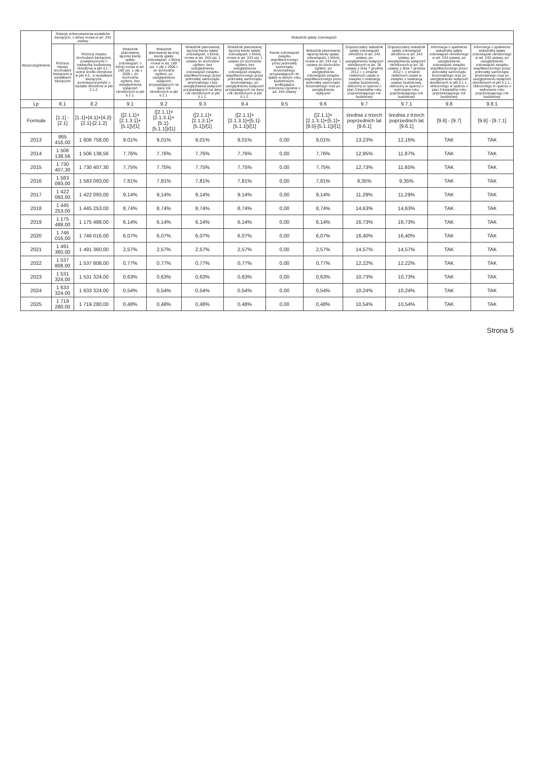| Wyszczególnienie | Relacja zrównoważenia wydatków bieżących, o której mowa w art. 242 ustawy | | Wskaźnik spłaty zobowiązań | | | | | | | | | |
| --- | --- | --- | --- | --- | --- | --- | --- | --- | --- | --- | --- | --- |
| | Różnica między dochodami bieżącymi a wydatkami bieżącymi | Różnica między dochodami bieżącymi, powiększonymi o nadwyżkę budżetową określoną w pkt 4.1. i wolne środki określone w pkt 4.2., a wydatkami bieżącymi, pomniejszonymi(6) o wydatki określone w pkt 2.1.2. | Wskaźnik planowanej łącznej kwoty spłaty zobowiązań, o której mowa w art. 169 ust. 1 ufp z 2005 r. do dochodów ogółem, bez uwzględnienia wyłączeń określonych w pkt 5.1.1. | Wskaźnik planowanej łącznej kwoty spłaty zobowiązań, o której mowa w art. 169 ust. 1 ufp z 2005 r. do dochodów ogółem, po uwzględnieniu wyłączeń przypadających na dany rok określonych w pkt 5.1.1. | Wskaźnik planowanej łącznej kwoty spłaty zobowiązań, o której mowa w art. 243 ust. 1 ustawy do dochodów ogółem, bez uwzględnienia zobowiązań związku współtworzonego przez jednostkę samorządu terytorialnego i bez uwzględniania wyłączeń przypadających na dany rok określonych w pkt 5.1.1. | Wskaźnik planowanej łącznej kwoty spłaty zobowiązań, o której mowa w art. 243 ust. 1 ustawy do dochodów ogółem, bez uwzględnienia zobowiązań związku współtworzonego przez jednostkę samorządu terytorialnego, po uwzględnieniu wyłączeń przypadających na dany rok określonych w pkt 5.1.1. | Kwota zobowiązań związku współtworzonego przez jednostkę samorządu terytorialnego przypadających do spłaty w danym roku budżetowym, podlegająca doliczeniu zgodnie z art. 244 ustawy | Wskaźnik planowanej łącznej kwoty spłaty zobowiązań, o której mowa w art. 243 ust. 1 ustawy do dochodów ogółem, po uwzględnieniu zobowiązań związku współtworzonego przez jednostkę samorządu terytorialnego oraz po uwzględnieniu wyłączeń | Dopuszczalny wskaźnik spłaty zobowiązań określony w art. 243 ustawy, po uwzględnieniu wyłączeń określonych w art. 36 ustawy z dnia 7 grudnia 2012 r. o zmianie niektórych ustaw w związku z realizacją ustawy budżetowej, obliczony w oparciu o plan 3 kwartałów roku poprzedzającego rok budżetowy | Dopuszczalny wskaźnik spłaty zobowiązań określony w art. 243 ustawy, po uwzględnieniu wyłączeń określonych w art. 36 ustawy z dnia 7 grudnia 2012 r. o zmianie niektórych ustaw w związku z realizacją ustawy budżetowej, obliczony w oparciu o wykonanie roku poprzedzającego rok budżetowy | Informacja o spełnieniu wskaźnika spłaty zobowiązań określonego w art. 243 ustawy, po uwzględnieniu zobowiązań związku współtworzonego przez jednostkę samorządu terytorialnego oraz po uwzględnieniu wyłączeń określonych w pkt 5.1.1., obliczonego w oparciu o plan 3 kwartałów roku poprzedzającego rok budżetowy | Informacja o spełnieniu wskaźnika spłaty zobowiązań określonego w art. 243 ustawy, po uwzględnieniu zobowiązań związku współtworzonego przez jednostkę samorządu terytorialnego oraz po uwzględnieniu wyłączeń określonych w pkt 5.1.1., obliczonego w oparciu o wykonanie roku poprzedzającego rok budżetowy |
| Lp | 8.1 | 8.2 | 9.1 | 9.2 | 9.3 | 9.4 | 9.5 | 9.6 | 9.7 | 9.7.1 | 9.8 | 9.8.1 |
| Formuła | [1.1] - [2.1] | [1.1]+[4.1]+[4.2]-[2.1]-[2.1.2] | ([2.1.1]+[2.1.3.1]+[5.1])/[1] | ([2.1.1]+[2.1.3.1]+[5.1]-[5.1.1])/[1] | ([2.1.1]+[2.1.3.1]+[5.1])/[1] | ([2.1.1]+[2.1.3.1]+[5.1]-[5.1.1])/[1] | | ([2.1.1]+[2.1.3.1]+[5.1]+[9.5]-[5.1.1])/[1] | średnia z trzech poprzednich lat [9.6.1] | średnia z trzech poprzednich lat [9.6.1] | [9.6] - [9.7] | [9.6] - [9.7.1] |
| 2013 | 865 416,00 | 1 606 758,00 | 9,01% | 9,01% | 9,01% | 9,01% | 0,00 | 9,01% | 13,23% | 12,16% | TAK | TAK |
| 2014 | 1 506 138,56 | 1 506 138,56 | 7,76% | 7,76% | 7,76% | 7,76% | 0,00 | 7,76% | 12,95% | 11,87% | TAK | TAK |
| 2015 | 1 730 407,30 | 1 730 407,30 | 7,75% | 7,75% | 7,75% | 7,75% | 0,00 | 7,75% | 12,73% | 11,65% | TAK | TAK |
| 2016 | 1 583 093,00 | 1 583 093,00 | 7,81% | 7,81% | 7,81% | 7,81% | 0,00 | 7,81% | 9,35% | 9,35% | TAK | TAK |
| 2017 | 1 422 093,00 | 1 422 093,00 | 9,14% | 9,14% | 9,14% | 9,14% | 0,00 | 9,14% | 11,29% | 11,29% | TAK | TAK |
| 2018 | 1 445 253,00 | 1 445 253,00 | 8,74% | 8,74% | 8,74% | 8,74% | 0,00 | 8,74% | 14,63% | 14,63% | TAK | TAK |
| 2019 | 1 175 488,00 | 1 175 488,00 | 6,14% | 6,14% | 6,14% | 6,14% | 0,00 | 6,14% | 16,73% | 16,73% | TAK | TAK |
| 2020 | 1 746 016,00 | 1 746 016,00 | 6,07% | 6,07% | 6,07% | 6,07% | 0,00 | 6,07% | 16,40% | 16,40% | TAK | TAK |
| 2021 | 1 491 360,00 | 1 491 360,00 | 2,57% | 2,57% | 2,57% | 2,57% | 0,00 | 2,57% | 14,57% | 14,57% | TAK | TAK |
| 2022 | 1 537 808,00 | 1 537 808,00 | 0,77% | 0,77% | 0,77% | 0,77% | 0,00 | 0,77% | 12,22% | 12,22% | TAK | TAK |
| 2023 | 1 531 324,00 | 1 531 324,00 | 0,63% | 0,63% | 0,63% | 0,63% | 0,00 | 0,63% | 10,73% | 10,73% | TAK | TAK |
| 2024 | 1 633 324,00 | 1 633 324,00 | 0,54% | 0,54% | 0,54% | 0,54% | 0,00 | 0,54% | 10,24% | 10,24% | TAK | TAK |
| 2025 | 1 719 280,00 | 1 719 280,00 | 0,48% | 0,48% | 0,48% | 0,48% | 0,00 | 0,48% | 10,54% | 10,54% | TAK | TAK |
Strona 5